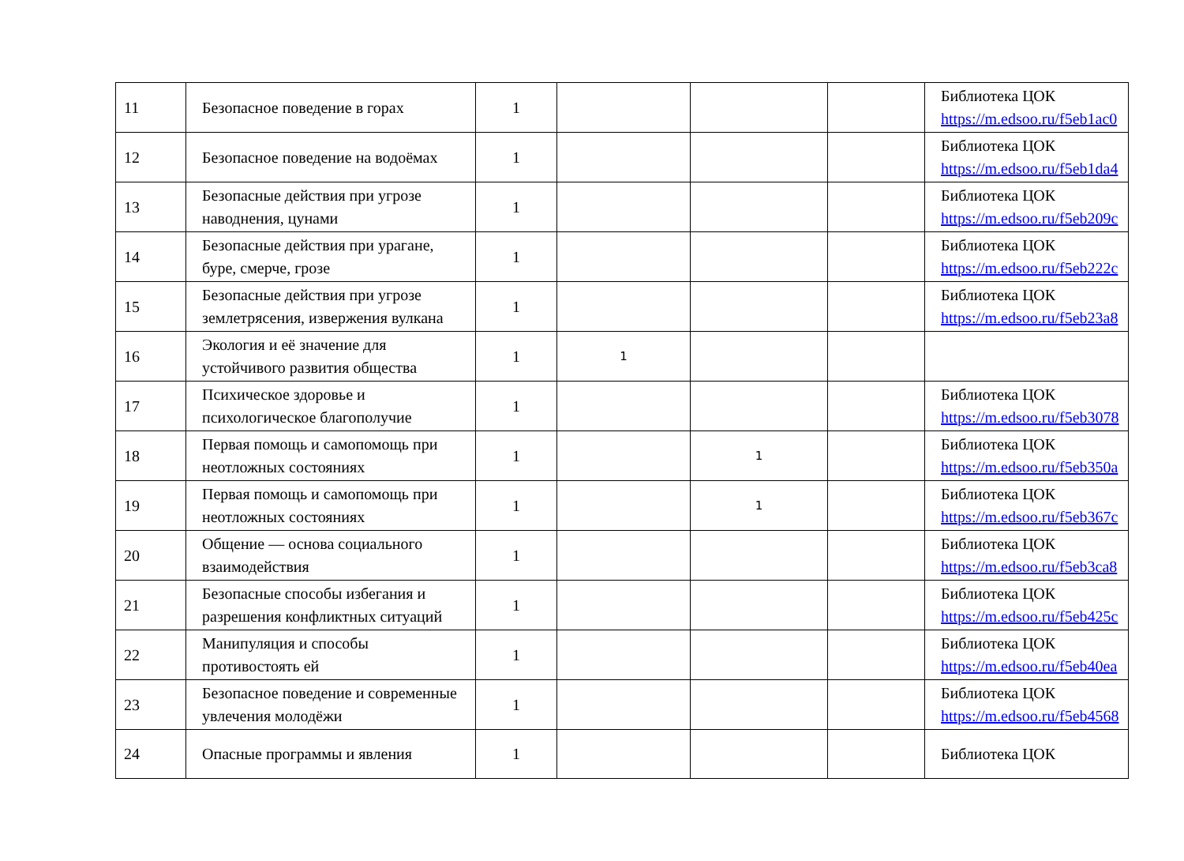| 11 | Безопасное поведение в горах | 1 | | | | Библиотека ЦОК https://m.edsoo.ru/f5eb1ac0 |
| 12 | Безопасное поведение на водоёмах | 1 | | | | Библиотека ЦОК https://m.edsoo.ru/f5eb1da4 |
| 13 | Безопасные действия при угрозе наводнения, цунами | 1 | | | | Библиотека ЦОК https://m.edsoo.ru/f5eb209c |
| 14 | Безопасные действия при урагане, буре, смерче, грозе | 1 | | | | Библиотека ЦОК https://m.edsoo.ru/f5eb222c |
| 15 | Безопасные действия при угрозе землетрясения, извержения вулкана | 1 | | | | Библиотека ЦОК https://m.edsoo.ru/f5eb23a8 |
| 16 | Экология и её значение для устойчивого развития общества | 1 | 1 | | | |
| 17 | Психическое здоровье и психологическое благополучие | 1 | | | | Библиотека ЦОК https://m.edsoo.ru/f5eb3078 |
| 18 | Первая помощь и самопомощь при неотложных состояниях | 1 | | 1 | | Библиотека ЦОК https://m.edsoo.ru/f5eb350a |
| 19 | Первая помощь и самопомощь при неотложных состояниях | 1 | | 1 | | Библиотека ЦОК https://m.edsoo.ru/f5eb367c |
| 20 | Общение — основа социального взаимодействия | 1 | | | | Библиотека ЦОК https://m.edsoo.ru/f5eb3ca8 |
| 21 | Безопасные способы избегания и разрешения конфликтных ситуаций | 1 | | | | Библиотека ЦОК https://m.edsoo.ru/f5eb425c |
| 22 | Манипуляция и способы противостоять ей | 1 | | | | Библиотека ЦОК https://m.edsoo.ru/f5eb40ea |
| 23 | Безопасное поведение и современные увлечения молодёжи | 1 | | | | Библиотека ЦОК https://m.edsoo.ru/f5eb4568 |
| 24 | Опасные программы и явления | 1 | | | | Библиотека ЦОК |